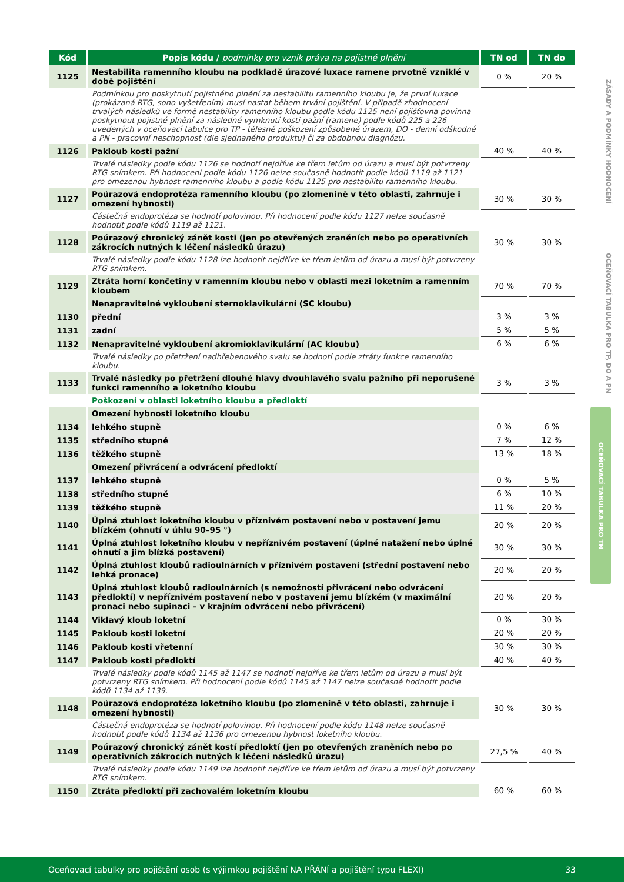| Kód | Popis kódu / podmínky pro vznik práva na pojistné plnění | TN od | TN do |
| --- | --- | --- | --- |
| 1125 | Nestabilita ramenního kloubu na podkladě úrazové luxace ramene prvotně vzniklé v době pojištění | 0 % | 20 % |
| | Podmínkou pro poskytnutí pojistného plnění za nestabilitu ramenního kloubu je, že první luxace (prokázaná RTG, sono vyšetřením) musí nastat během trvání pojištění. V případě zhodnocení trvalých následků ve formě nestability ramenního kloubu podle kódu 1125 není pojišťovna povinna poskytnout pojistné plnění za následné vymknutí kosti pažní (ramene) podle kódů 225 a 226 uvedených v oceňovací tabulce pro TP - tělesné poškození způsobené úrazem, DO - denní odškodné a PN - pracovní neschopnost (dle sjednaného produktu) či za obdobnou diagnózu. | | |
| 1126 | Pakloub kosti pažní | 40 % | 40 % |
| | Trvalé následky podle kódu 1126 se hodnotí nejdříve ke třem letům od úrazu a musí být potvrzeny RTG snímkem. Při hodnocení podle kódu 1126 nelze současně hodnotit podle kódů 1119 až 1121 pro omezenou hybnost ramenního kloubu a podle kódu 1125 pro nestabilitu ramenního kloubu. | | |
| 1127 | Poúrazová endoprotéza ramenního kloubu (po zlomenině v této oblasti, zahrnuje i omezení hybnosti) | 30 % | 30 % |
| | Částečná endoprotéza se hodnotí polovinou. Při hodnocení podle kódu 1127 nelze současně hodnotit podle kódů 1119 až 1121. | | |
| 1128 | Poúrazový chronický zánět kosti (jen po otevřených zraněních nebo po operativních zákrocích nutných k léčení následků úrazu) | 30 % | 30 % |
| | Trvalé následky podle kódu 1128 lze hodnotit nejdříve ke třem letům od úrazu a musí být potvrzeny RTG snímkem. | | |
| 1129 | Ztráta horní končetiny v ramenním kloubu nebo v oblasti mezi loketním a ramenním kloubem | 70 % | 70 % |
| | Nenapravitelné vykloubení sternoklavikulární (SC kloubu) | | |
| 1130 | přední | 3 % | 3 % |
| 1131 | zadní | 5 % | 5 % |
| 1132 | Nenapravitelné vykloubení akromioklavikulární (AC kloubu) | 6 % | 6 % |
| | Trvalé následky po přetržení nadhřebenového svalu se hodnotí podle ztráty funkce ramenního kloubu. | | |
| 1133 | Trvalé následky po přetržení dlouhé hlavy dvouhlavého svalu pažního při neporušené funkci ramenního a loketního kloubu | 3 % | 3 % |
| | Poškození v oblasti loketního kloubu a předloktí | | |
| | Omezení hybnosti loketního kloubu | | |
| 1134 | lehkého stupně | 0 % | 6 % |
| 1135 | středního stupně | 7 % | 12 % |
| 1136 | těžkého stupně | 13 % | 18 % |
| | Omezení přivrácení a odvrácení předloktí | | |
| 1137 | lehkého stupně | 0 % | 5 % |
| 1138 | středního stupně | 6 % | 10 % |
| 1139 | těžkého stupně | 11 % | 20 % |
| 1140 | Úplná ztuhlost loketního kloubu v příznivém postavení nebo v postavení jemu blízkém (ohnutí v úhlu 90–95 °) | 20 % | 20 % |
| 1141 | Úplná ztuhlost loketního kloubu v nepříznivém postavení (úplné natažení nebo úplné ohnutí a jim blízká postavení) | 30 % | 30 % |
| 1142 | Úplná ztuhlost kloubů radioulnárních v příznivém postavení (střední postavení nebo lehká pronace) | 20 % | 20 % |
| 1143 | Úplná ztuhlost kloubů radioulnárních (s nemožností přivrácení nebo odvrácení předloktí) v nepříznivém postavení nebo v postavení jemu blízkém (v maximální pronaci nebo supinaci – v krajním odvrácení nebo přivrácení) | 20 % | 20 % |
| 1144 | Viklavý kloub loketní | 0 % | 30 % |
| 1145 | Pakloub kosti loketní | 20 % | 20 % |
| 1146 | Pakloub kosti vřetenní | 30 % | 30 % |
| 1147 | Pakloub kosti předloktí | 40 % | 40 % |
| | Trvalé následky podle kódů 1145 až 1147 se hodnotí nejdříve ke třem letům od úrazu a musí být potvrzeny RTG snímkem. Při hodnocení podle kódů 1145 až 1147 nelze současně hodnotit podle kódů 1134 až 1139. | | |
| 1148 | Poúrazová endoprotéza loketního kloubu (po zlomenině v této oblasti, zahrnuje i omezení hybnosti) | 30 % | 30 % |
| | Částečná endoprotéza se hodnotí polovinou. Při hodnocení podle kódu 1148 nelze současně hodnotit podle kódů 1134 až 1136 pro omezenou hybnost loketního kloubu. | | |
| 1149 | Poúrazový chronický zánět kostí předloktí (jen po otevřených zraněních nebo po operativních zákrocích nutných k léčení následků úrazu) | 27,5 % | 40 % |
| | Trvalé následky podle kódu 1149 lze hodnotit nejdříve ke třem letům od úrazu a musí být potvrzeny RTG snímkem. | | |
| 1150 | Ztráta předloktí při zachovalém loketním kloubu | 60 % | 60 % |
ZÁSADY A PODMÍNKY HODNOCENÍ
OCEŇOVACÍ TABULKA PRO TP, DO A PN
OCEŇOVACÍ TABULKA PRO TN
Oceňovací tabulky pro pojištění osob (s výjimkou pojištění NA PŘÁNÍ a pojištění typu FLEXI) 33